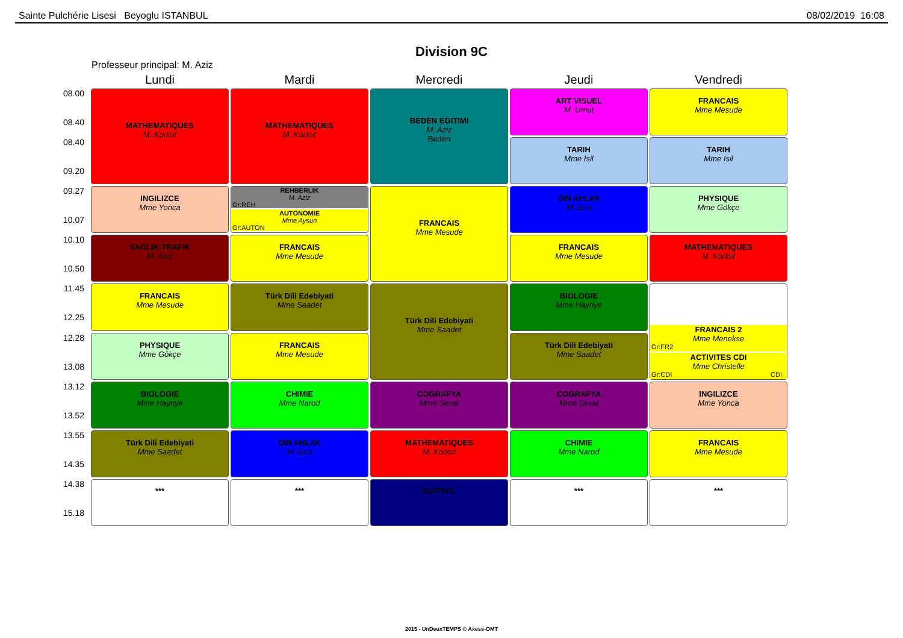Sainte Pulchérie Lisesi Beyoglu ISTANBUL 08/02/2019 16:08
Division 9C
Professeur principal: M. Aziz
| | Lundi | Mardi | Mercredi | Jeudi | Vendredi |
| 08.00 08.40 | MATHEMATIQUES M. Korkut | MATHEMATIQUES M. Korkut | BEDEN EGITIMI M. Aziz Beden | ART VISUEL M. Umut | FRANCAIS Mme Mesude |
| 08.40 09.20 | | | | TARIH Mme Isil | TARIH Mme Isil |
| 09.27 10.07 | INGILIZCE Mme Yonca | REHBERLIK M. Aziz Gr:REH AUTONOMIE Mme Aysun Gr:AUTON | FRANCAIS Mme Mesude | DIN AHLAK M. Erol | PHYSIQUE Mme Gökçe |
| 10.10 10.50 | SAGLIK-TRAFIK M. Aziz | FRANCAIS Mme Mesude | | FRANCAIS Mme Mesude | MATHEMATIQUES M. Korkut |
| 11.45 12.25 | FRANCAIS Mme Mesude | Türk Dili Edebiyati Mme Saadet | Türk Dili Edebiyati Mme Saadet | BIOLOGIE Mme Hayriye | FRANCAIS 2 Mme Menekse Gr:FR2 ACTIVITES CDI Mme Christelle Gr:CDI CDI |
| 12.28 13.08 | PHYSIQUE Mme Gökçe | FRANCAIS Mme Mesude | | Türk Dili Edebiyati Mme Saadet | |
| 13.12 13.52 | BIOLOGIE Mme Hayriye | CHIMIE Mme Narod | COGRAFYA Mme Seval | COGRAFYA Mme Seval | INGILIZCE Mme Yonca |
| 13.55 14.35 | Türk Dili Edebiyati Mme Saadet | DIN AHLAK M. Erol | MATHEMATIQUES M. Korkut | CHIMIE Mme Narod | FRANCAIS Mme Mesude |
| 14.38 15.18 | *** | *** | EGITSEL | *** | *** |
2015 - UnDeuxTEMPS © Axess-OMT